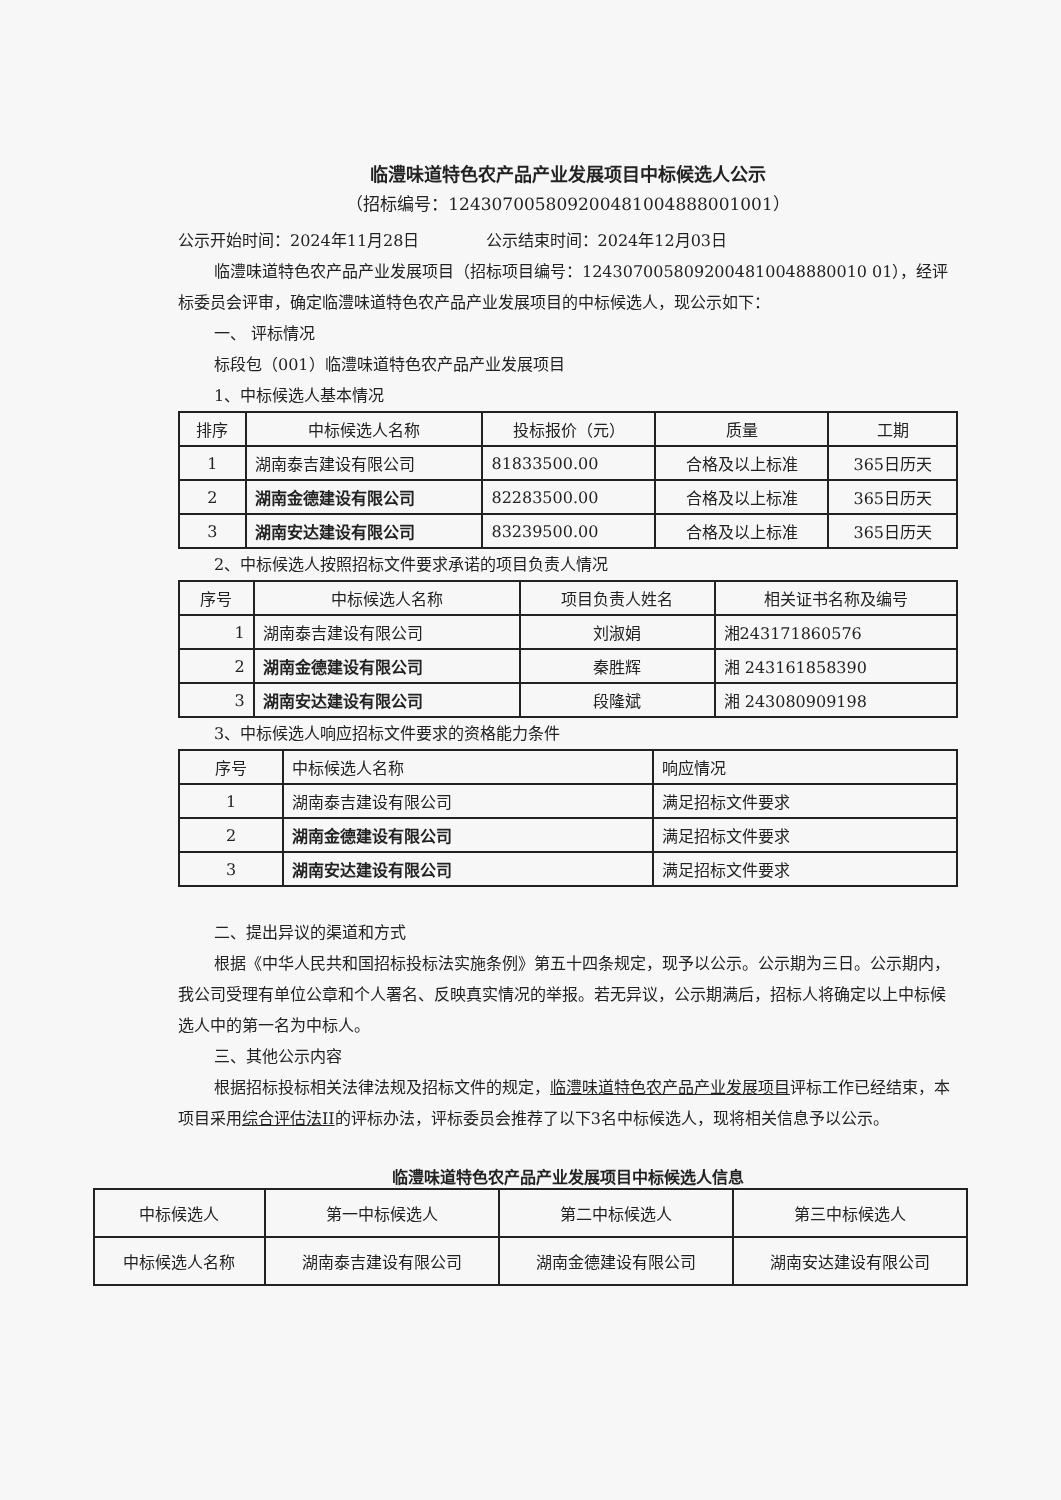临澧味道特色农产品产业发展项目中标候选人公示
（招标编号：124307005809200481004888001001）
公示开始时间：2024年11月28日 公示结束时间：2024年12月03日
临澧味道特色农产品产业发展项目（招标项目编号：1243070058092004810048880010 01），经评标委员会评审，确定临澧味道特色农产品产业发展项目的中标候选人，现公示如下：
一、 评标情况
标段包（001）临澧味道特色农产品产业发展项目
1、中标候选人基本情况
| 排序 | 中标候选人名称 | 投标报价（元） | 质量 | 工期 |
| --- | --- | --- | --- | --- |
| 1 | 湖南泰吉建设有限公司 | 81833500.00 | 合格及以上标准 | 365日历天 |
| 2 | 湖南金德建设有限公司 | 82283500.00 | 合格及以上标准 | 365日历天 |
| 3 | 湖南安达建设有限公司 | 83239500.00 | 合格及以上标准 | 365日历天 |
2、中标候选人按照招标文件要求承诺的项目负责人情况
| 序号 | 中标候选人名称 | 项目负责人姓名 | 相关证书名称及编号 |
| --- | --- | --- | --- |
| 1 | 湖南泰吉建设有限公司 | 刘淑娟 | 湘243171860576 |
| 2 | 湖南金德建设有限公司 | 秦胜辉 | 湘 243161858390 |
| 3 | 湖南安达建设有限公司 | 段隆斌 | 湘 243080909198 |
3、中标候选人响应招标文件要求的资格能力条件
| 序号 | 中标候选人名称 | 响应情况 |
| --- | --- | --- |
| 1 | 湖南泰吉建设有限公司 | 满足招标文件要求 |
| 2 | 湖南金德建设有限公司 | 满足招标文件要求 |
| 3 | 湖南安达建设有限公司 | 满足招标文件要求 |
二、提出异议的渠道和方式
根据《中华人民共和国招标投标法实施条例》第五十四条规定，现予以公示。公示期为三日。公示期内，我公司受理有单位公章和个人署名、反映真实情况的举报。若无异议，公示期满后，招标人将确定以上中标候选人中的第一名为中标人。
三、其他公示内容
根据招标投标相关法律法规及招标文件的规定，临澧味道特色农产品产业发展项目评标工作已经结束，本项目采用综合评估法II的评标办法，评标委员会推荐了以下3名中标候选人，现将相关信息予以公示。
临澧味道特色农产品产业发展项目中标候选人信息
| 中标候选人 | 第一中标候选人 | 第二中标候选人 | 第三中标候选人 |
| 中标候选人名称 | 湖南泰吉建设有限公司 | 湖南金德建设有限公司 | 湖南安达建设有限公司 |